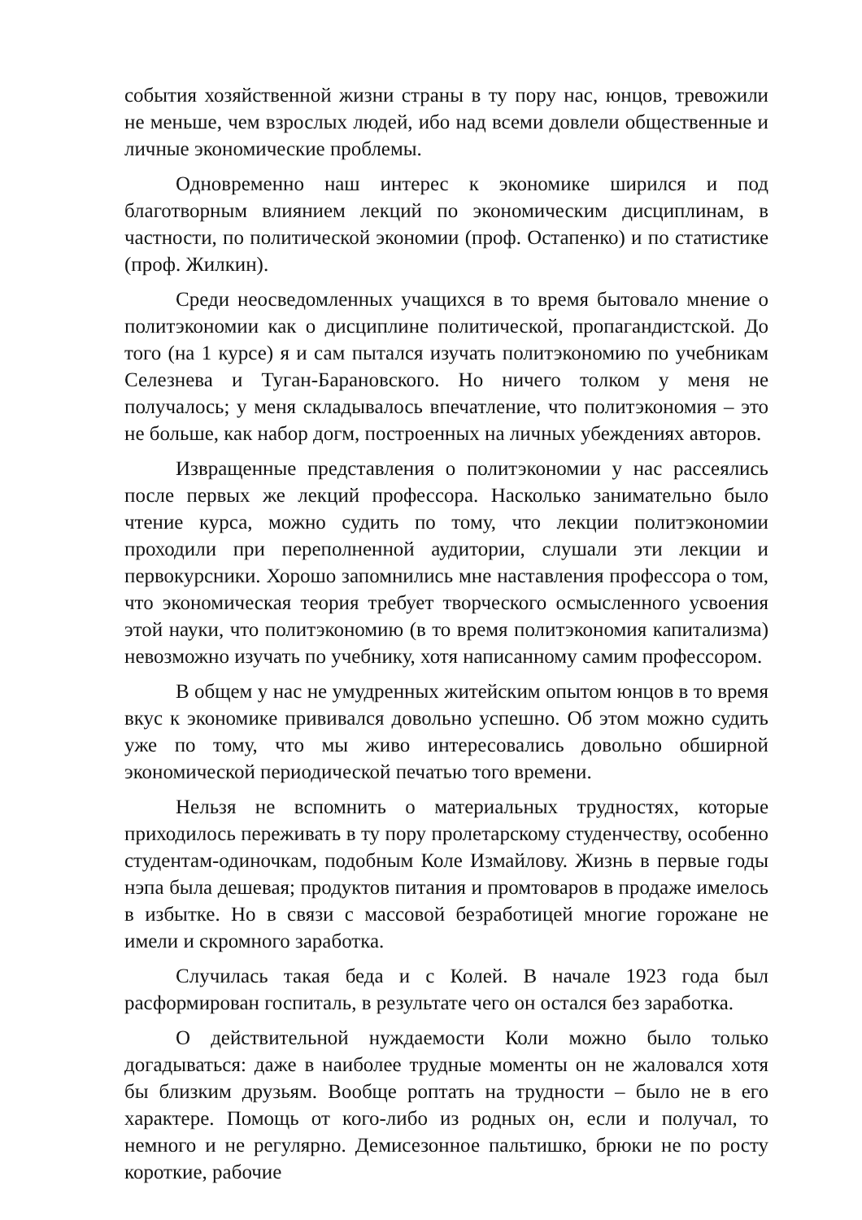события хозяйственной жизни страны в ту пору нас, юнцов, тревожили не меньше, чем взрослых людей, ибо над всеми довлели общественные и личные экономические проблемы.
Одновременно наш интерес к экономике ширился и под благотворным влиянием лекций по экономическим дисциплинам, в частности, по политической экономии (проф. Остапенко) и по статистике (проф. Жилкин).
Среди неосведомленных учащихся в то время бытовало мнение о политэкономии как о дисциплине политической, пропагандистской. До того (на 1 курсе) я и сам пытался изучать политэкономию по учебникам Селезнева и Туган-Барановского. Но ничего толком у меня не получалось; у меня складывалось впечатление, что политэкономия – это не больше, как набор догм, построенных на личных убеждениях авторов.
Извращенные представления о политэкономии у нас рассеялись после первых же лекций профессора. Насколько занимательно было чтение курса, можно судить по тому, что лекции политэкономии проходили при переполненной аудитории, слушали эти лекции и первокурсники. Хорошо запомнились мне наставления профессора о том, что экономическая теория требует творческого осмысленного усвоения этой науки, что политэкономию (в то время политэкономия капитализма) невозможно изучать по учебнику, хотя написанному самим профессором.
В общем у нас не умудренных житейским опытом юнцов в то время вкус к экономике прививался довольно успешно. Об этом можно судить уже по тому, что мы живо интересовались довольно обширной экономической периодической печатью того времени.
Нельзя не вспомнить о материальных трудностях, которые приходилось переживать в ту пору пролетарскому студенчеству, особенно студентам-одиночкам, подобным Коле Измайлову. Жизнь в первые годы нэпа была дешевая; продуктов питания и промтоваров в продаже имелось в избытке. Но в связи с массовой безработицей многие горожане не имели и скромного заработка.
Случилась такая беда и с Колей. В начале 1923 года был расформирован госпиталь, в результате чего он остался без заработка.
О действительной нуждаемости Коли можно было только догадываться: даже в наиболее трудные моменты он не жаловался хотя бы близким друзьям. Вообще роптать на трудности – было не в его характере. Помощь от кого-либо из родных он, если и получал, то немного и не регулярно. Демисезонное пальтишко, брюки не по росту короткие, рабочие